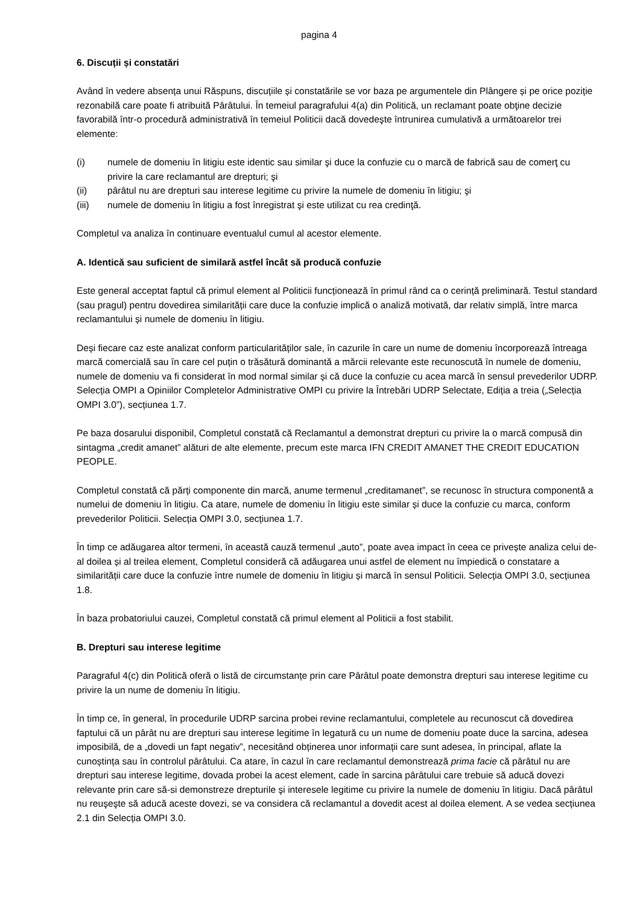pagina 4
6. Discuții și constatări
Având în vedere absența unui Răspuns, discuțiile și constatările se vor baza pe argumentele din Plângere și pe orice poziție rezonabilă care poate fi atribuită Pârâtului. În temeiul paragrafului 4(a) din Politică, un reclamant poate obţine decizie favorabilă într-o procedură administrativă în temeiul Politicii dacă dovedeşte întrunirea cumulativă a următoarelor trei elemente:
(i) numele de domeniu în litigiu este identic sau similar şi duce la confuzie cu o marcă de fabrică sau de comerţ cu privire la care reclamantul are drepturi; şi
(ii) pârâtul nu are drepturi sau interese legitime cu privire la numele de domeniu în litigiu; şi
(iii) numele de domeniu în litigiu a fost înregistrat şi este utilizat cu rea credinţă.
Completul va analiza în continuare eventualul cumul al acestor elemente.
A. Identică sau suficient de similară astfel încât să producă confuzie
Este general acceptat faptul că primul element al Politicii funcționează în primul rând ca o cerință preliminară. Testul standard (sau pragul) pentru dovedirea similarității care duce la confuzie implică o analiză motivată, dar relativ simplă, între marca reclamantului și numele de domeniu în litigiu.
Deși fiecare caz este analizat conform particularităților sale, în cazurile în care un nume de domeniu încorporează întreaga marcă comercială sau în care cel puțin o trăsătură dominantă a mărcii relevante este recunoscută în numele de domeniu, numele de domeniu va fi considerat în mod normal similar și că duce la confuzie cu acea marcă în sensul prevederilor UDRP. Selecția OMPI a Opiniilor Completelor Administrative OMPI cu privire la Întrebări UDRP Selectate, Ediția a treia („Selecția OMPI 3.0”), secțiunea 1.7.
Pe baza dosarului disponibil, Completul constată că Reclamantul a demonstrat drepturi cu privire la o marcă compusă din sintagma „credit amanet” alături de alte elemente, precum este marca IFN CREDIT AMANET THE CREDIT EDUCATION PEOPLE.
Completul constată că părți componente din marcă, anume termenul „creditamanet”, se recunosc în structura componentă a numelui de domeniu în litigiu. Ca atare, numele de domeniu în litigiu este similar și duce la confuzie cu marca, conform prevederilor Politicii. Selecția OMPI 3.0, secțiunea 1.7.
În timp ce adăugarea altor termeni, în această cauză termenul „auto”, poate avea impact în ceea ce privește analiza celui de-al doilea și al treilea element, Completul consideră că adăugarea unui astfel de element nu împiedică o constatare a similarității care duce la confuzie între numele de domeniu în litigiu și marcă în sensul Politicii. Selecția OMPI 3.0, secțiunea 1.8.
În baza probatoriului cauzei, Completul constată că primul element al Politicii a fost stabilit.
B. Drepturi sau interese legitime
Paragraful 4(c) din Politică oferă o listă de circumstanțe prin care Pârâtul poate demonstra drepturi sau interese legitime cu privire la un nume de domeniu în litigiu.
În timp ce, în general, în procedurile UDRP sarcina probei revine reclamantului, completele au recunoscut că dovedirea faptului că un pârât nu are drepturi sau interese legitime în legatură cu un nume de domeniu poate duce la sarcina, adesea imposibilă, de a „dovedi un fapt negativ”, necesitând obținerea unor informații care sunt adesea, în principal, aflate la cunoștința sau în controlul pârâtului. Ca atare, în cazul în care reclamantul demonstrează prima facie că pârâtul nu are drepturi sau interese legitime, dovada probei la acest element, cade în sarcina pârâtului care trebuie să aducă dovezi relevante prin care să-si demonstreze drepturile şi interesele legitime cu privire la numele de domeniu în litigiu. Dacă pârâtul nu reuşeşte să aducă aceste dovezi, se va considera că reclamantul a dovedit acest al doilea element. A se vedea secțiunea 2.1 din Selecția OMPI 3.0.